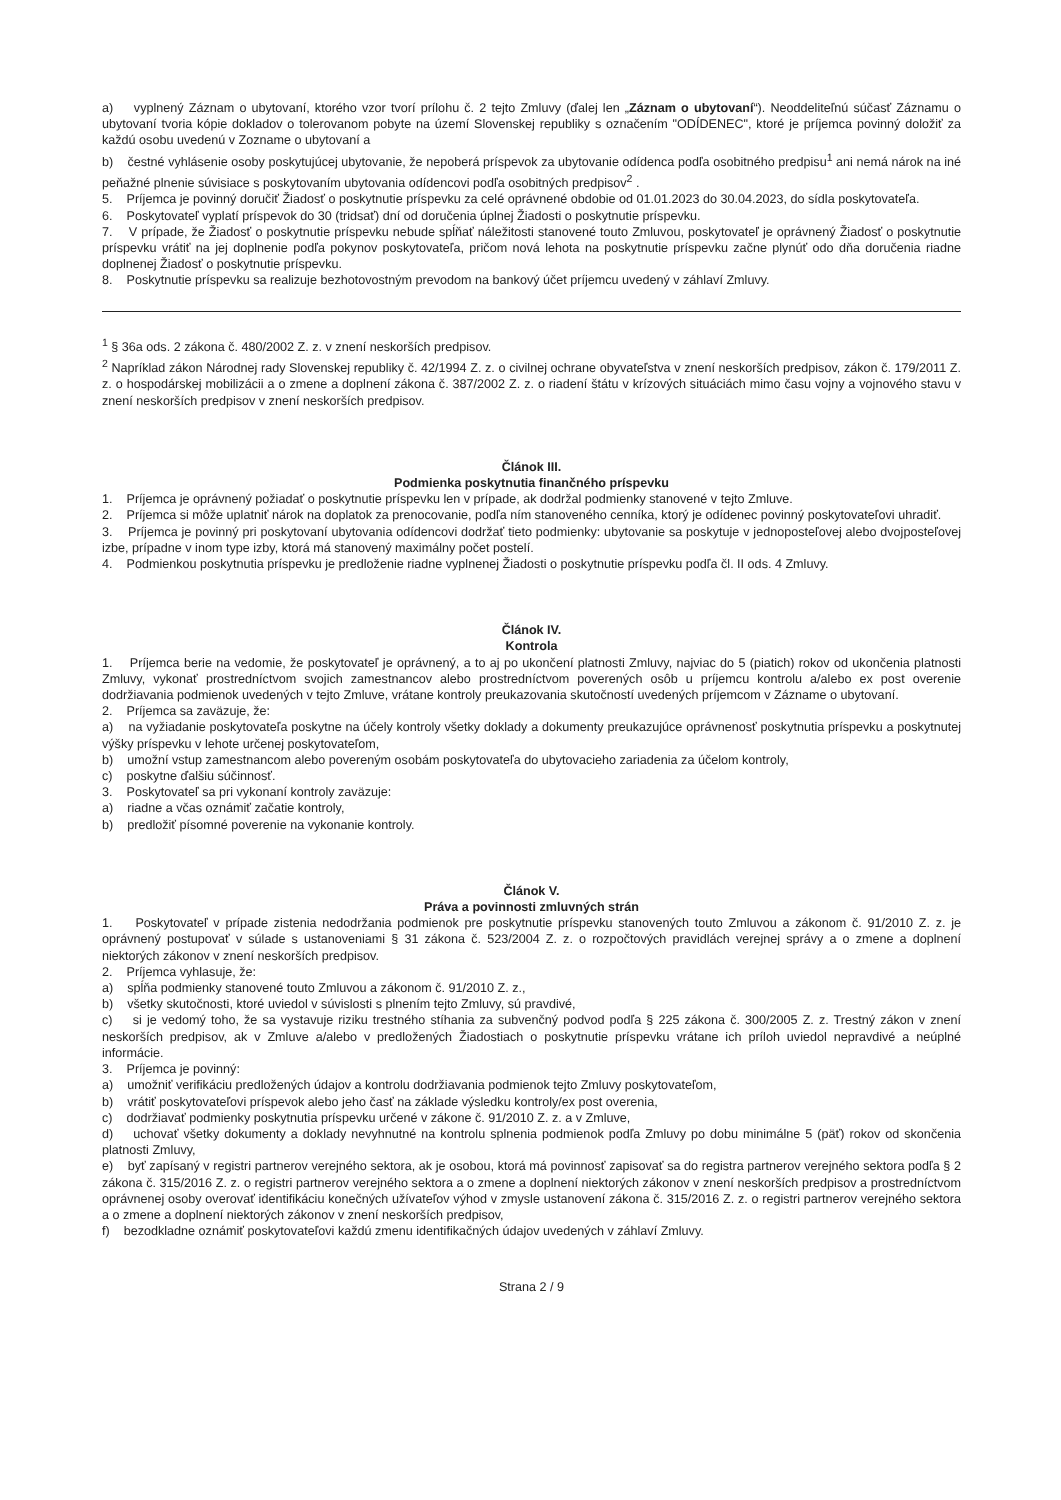a) vyplnený Záznam o ubytovaní, ktorého vzor tvorí prílohu č. 2 tejto Zmluvy (ďalej len „Záznam o ubytovaní“). Neoddeliteľnú súčasť Záznamu o ubytovaní tvoria kópie dokladov o tolerovanom pobyte na území Slovenskej republiky s označením "ODÍDENEC", ktoré je príjemca povinný doložiť za každú osobu uvedenú v Zozname o ubytovaní a
b) čestné vyhlásenie osoby poskytujúcej ubytovanie, že nepoberá príspevok za ubytovanie odídenca podľa osobitného predpisu<sup>1</sup> ani nemá nárok na iné peňažné plnenie súvisiace s poskytovaním ubytovania odídencovi podľa osobitných predpisov<sup>2</sup> .
5. Príjemca je povinný doručiť Žiadosť o poskytnutie príspevku za celé oprávnené obdobie od 01.01.2023 do 30.04.2023, do sídla poskytovateľa.
6. Poskytovateľ vyplatí príspevok do 30 (tridsať) dní od doručenia úplnej Žiadosti o poskytnutie príspevku.
7. V prípade, že Žiadosť o poskytnutie príspevku nebude spĺňať náležitosti stanovené touto Zmluvou, poskytovateľ je oprávnený Žiadosť o poskytnutie príspevku vrátiť na jej doplnenie podľa pokynov poskytovateľa, pričom nová lehota na poskytnutie príspevku začne plynúť odo dňa doručenia riadne doplnenej Žiadosť o poskytnutie príspevku.
8. Poskytnutie príspevku sa realizuje bezhotovostným prevodom na bankový účet príjemcu uvedený v záhlaví Zmluvy.
<sup>1</sup> § 36a ods. 2 zákona č. 480/2002 Z. z. v znení neskorších predpisov.
<sup>2</sup> Napríklad zákon Národnej rady Slovenskej republiky č. 42/1994 Z. z. o civilnej ochrane obyvateľstva v znení neskorších predpisov, zákon č. 179/2011 Z. z. o hospodárskej mobilizácii a o zmene a doplnení zákona č. 387/2002 Z. z. o riadení štátu v krízových situáciách mimo času vojny a vojnového stavu v znení neskorších predpisov v znení neskorších predpisov.
Článok III.
Podmienka poskytnutia finančného príspevku
1. Príjemca je oprávnený požiadať o poskytnutie príspevku len v prípade, ak dodržal podmienky stanovené v tejto Zmluve.
2. Príjemca si môže uplatniť nárok na doplatok za prenocovanie, podľa ním stanoveného cenníka, ktorý je odídenec povinný poskytovateľovi uhradiť.
3. Príjemca je povinný pri poskytovaní ubytovania odídencovi dodržať tieto podmienky: ubytovanie sa poskytuje v jednoposteľovej alebo dvojposteľovej izbe, prípadne v inom type izby, ktorá má stanovený maximálny počet postelí.
4. Podmienkou poskytnutia príspevku je predloženie riadne vyplnenej Žiadosti o poskytnutie príspevku podľa čl. II ods. 4 Zmluvy.
Článok IV.
Kontrola
1. Príjemca berie na vedomie, že poskytovateľ je oprávnený, a to aj po ukončení platnosti Zmluvy, najviac do 5 (piatich) rokov od ukončenia platnosti Zmluvy, vykonať prostredníctvom svojich zamestnancov alebo prostredníctvom poverených osôb u príjemcu kontrolu a/alebo ex post overenie dodržiavania podmienok uvedených v tejto Zmluve, vrátane kontroly preukazovania skutočností uvedených príjemcom v Zázname o ubytovaní.
2. Príjemca sa zaväzuje, že:
a) na vyžiadanie poskytovateľa poskytne na účely kontroly všetky doklady a dokumenty preukazujúce oprávnenosť poskytnutia príspevku a poskytnutej výšky príspevku v lehote určenej poskytovateľom,
b) umožní vstup zamestnancom alebo povereným osobám poskytovateľa do ubytovacieho zariadenia za účelom kontroly,
c) poskytne ďalšiu súčinnosť.
3. Poskytovateľ sa pri vykonaní kontroly zaväzuje:
a) riadne a včas oznámiť začatie kontroly,
b) predložiť písomné poverenie na vykonanie kontroly.
Článok V.
Práva a povinnosti zmluvných strán
1. Poskytovateľ v prípade zistenia nedodržania podmienok pre poskytnutie príspevku stanovených touto Zmluvou a zákonom č. 91/2010 Z. z. je oprávnený postupovať v súlade s ustanoveniami § 31 zákona č. 523/2004 Z. z. o rozpočtových pravidlách verejnej správy a o zmene a doplnení niektorých zákonov v znení neskorších predpisov.
2. Príjemca vyhlasuje, že:
a) spĺňa podmienky stanovené touto Zmluvou a zákonom č. 91/2010 Z. z.,
b) všetky skutočnosti, ktoré uviedol v súvislosti s plnením tejto Zmluvy, sú pravdivé,
c) si je vedomý toho, že sa vystavuje riziku trestného stíhania za subvenčný podvod podľa § 225 zákona č. 300/2005 Z. z. Trestný zákon v znení neskorších predpisov, ak v Zmluve a/alebo v predložených Žiadostiach o poskytnutie príspevku vrátane ich príloh uviedol nepravdivé a neúplné informácie.
3. Príjemca je povinný:
a) umožniť verifikáciu predložených údajov a kontrolu dodržiavania podmienok tejto Zmluvy poskytovateľom,
b) vrátiť poskytovateľovi príspevok alebo jeho časť na základe výsledku kontroly/ex post overenia,
c) dodržiavať podmienky poskytnutia príspevku určené v zákone č. 91/2010 Z. z. a v Zmluve,
d) uchovať všetky dokumenty a doklady nevyhnutné na kontrolu splnenia podmienok podľa Zmluvy po dobu minimálne 5 (päť) rokov od skončenia platnosti Zmluvy,
e) byť zapísaný v registri partnerov verejného sektora, ak je osobou, ktorá má povinnosť zapisovať sa do registra partnerov verejného sektora podľa § 2 zákona č. 315/2016 Z. z. o registri partnerov verejného sektora a o zmene a doplnení niektorých zákonov v znení neskorších predpisov a prostredníctvom oprávnenej osoby overovať identifikáciu konečných užívateľov výhod v zmysle ustanovení zákona č. 315/2016 Z. z. o registri partnerov verejného sektora a o zmene a doplnení niektorých zákonov v znení neskorších predpisov,
f) bezodkladne oznámiť poskytovateľovi každú zmenu identifikačných údajov uvedených v záhlaví Zmluvy.
Strana 2 / 9